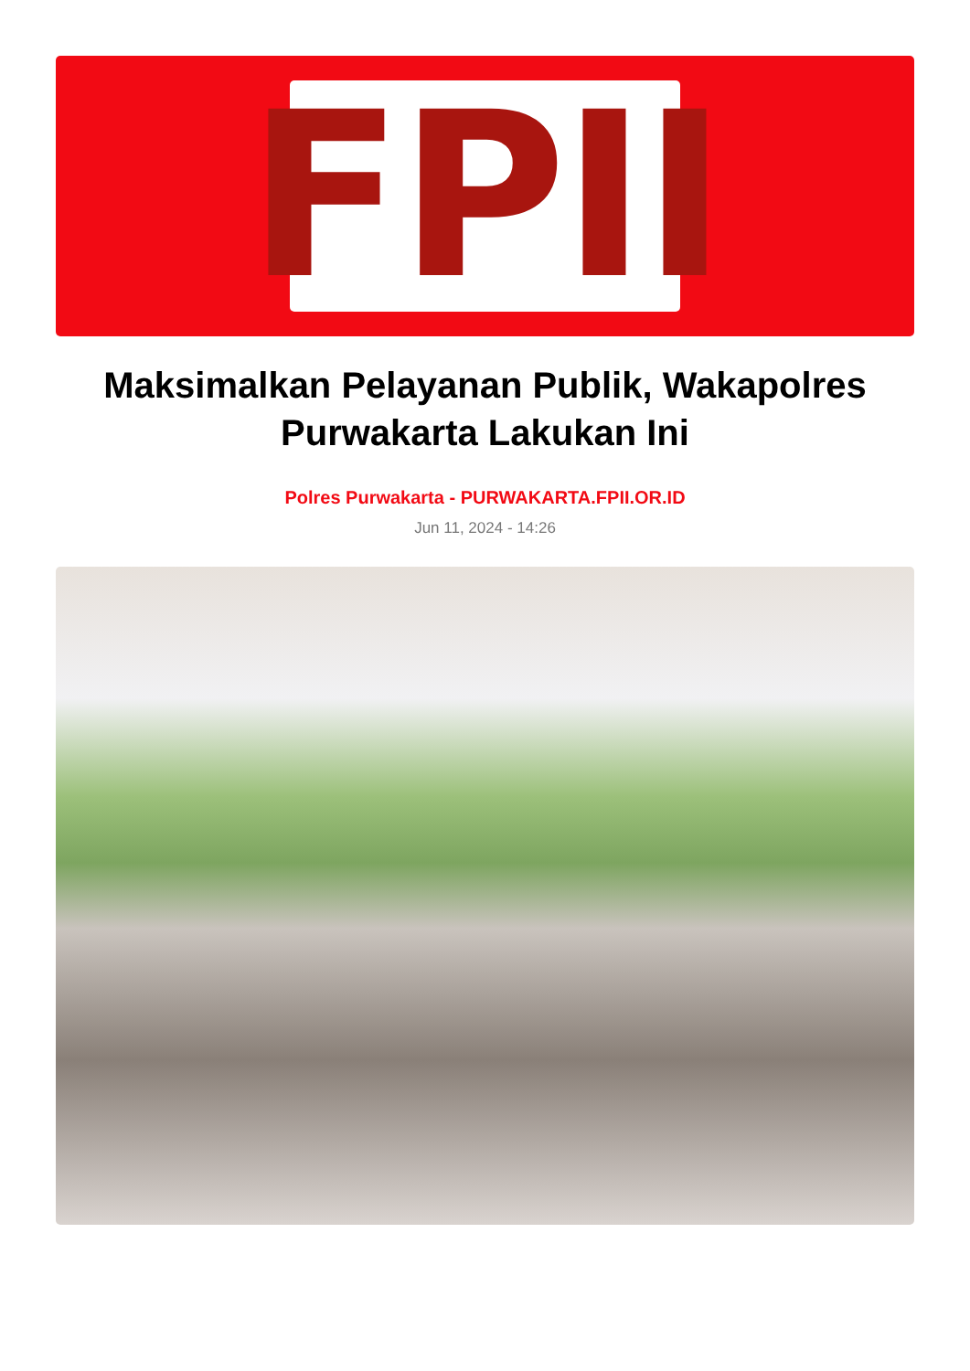FPII
Maksimalkan Pelayanan Publik, Wakapolres Purwakarta Lakukan Ini
Polres Purwakarta - PURWAKARTA.FPII.OR.ID
Jun 11, 2024 - 14:26